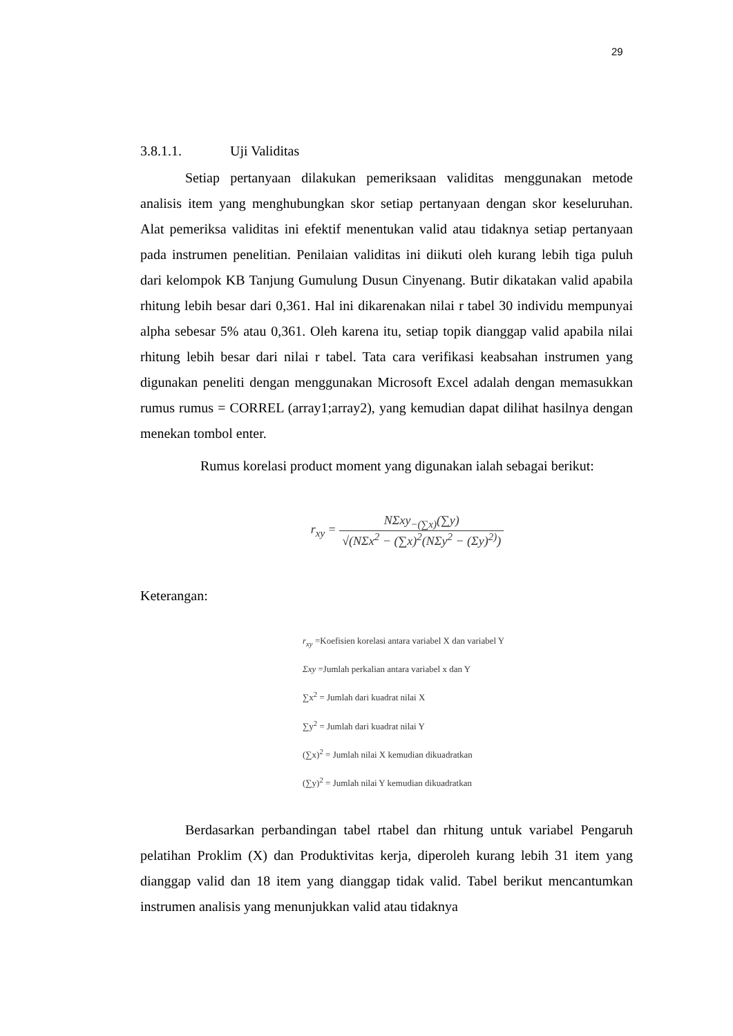29
3.8.1.1. Uji Validitas
Setiap pertanyaan dilakukan pemeriksaan validitas menggunakan metode analisis item yang menghubungkan skor setiap pertanyaan dengan skor keseluruhan. Alat pemeriksa validitas ini efektif menentukan valid atau tidaknya setiap pertanyaan pada instrumen penelitian. Penilaian validitas ini diikuti oleh kurang lebih tiga puluh dari kelompok KB Tanjung Gumulung Dusun Cinyenang. Butir dikatakan valid apabila rhitung lebih besar dari 0,361. Hal ini dikarenakan nilai r tabel 30 individu mempunyai alpha sebesar 5% atau 0,361. Oleh karena itu, setiap topik dianggap valid apabila nilai rhitung lebih besar dari nilai r tabel. Tata cara verifikasi keabsahan instrumen yang digunakan peneliti dengan menggunakan Microsoft Excel adalah dengan memasukkan rumus rumus = CORREL (array1;array2), yang kemudian dapat dilihat hasilnya dengan menekan tombol enter.
Rumus korelasi product moment yang digunakan ialah sebagai berikut:
r<sub>xy</sub> = NΣxy<sub>−(∑x)</sub>(∑y) √(NΣx<sup>2</sup> − (∑x)<sup>2</sup>(NΣy<sup>2</sup> − (Σy)<sup>2)</sup>)
Keterangan:
r<sub>xy</sub> =Koefisien korelasi antara variabel X dan variabel Y
Σxy =Jumlah perkalian antara variabel x dan Y
∑x<sup>2</sup> = Jumlah dari kuadrat nilai X
∑y<sup>2</sup> = Jumlah dari kuadrat nilai Y
(∑x)<sup>2</sup> = Jumlah nilai X kemudian dikuadratkan
(∑y)<sup>2</sup> = Jumlah nilai Y kemudian dikuadratkan
Berdasarkan perbandingan tabel rtabel dan rhitung untuk variabel Pengaruh pelatihan Proklim (X) dan Produktivitas kerja, diperoleh kurang lebih 31 item yang dianggap valid dan 18 item yang dianggap tidak valid. Tabel berikut mencantumkan instrumen analisis yang menunjukkan valid atau tidaknya